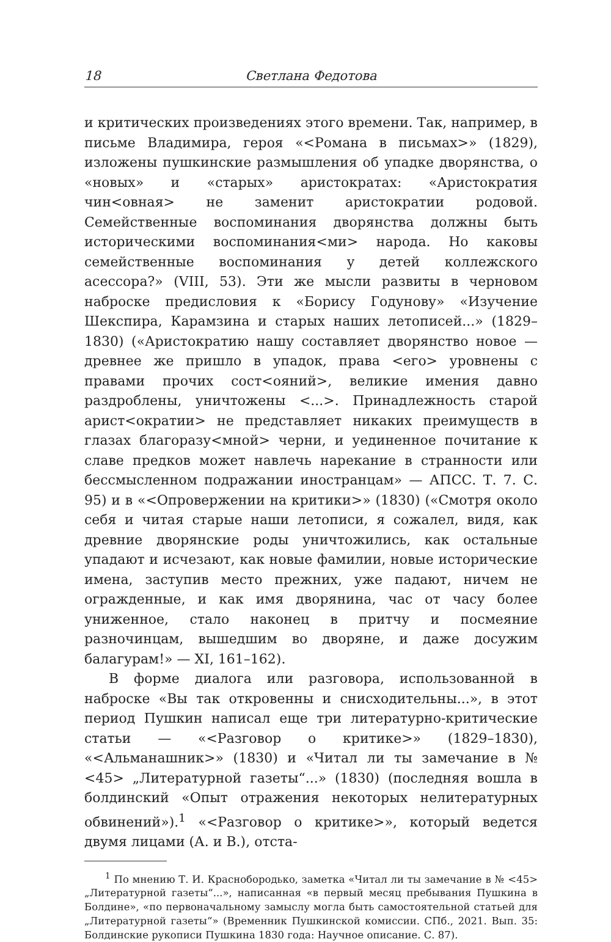18 Светлана Федотова
и критических произведениях этого времени. Так, например, в письме Владимира, героя «<Романа в письмах>» (1829), изложены пушкинские размышления об упадке дворянства, о «новых» и «старых» аристократах: «Аристократия чин<овная> не заменит аристократии родовой. Семейственные воспоминания дворянства должны быть историческими воспоминания<ми> народа. Но каковы семейственные воспоминания у детей коллежского асессора?» (VIII, 53). Эти же мысли развиты в черновом наброске предисловия к «Борису Годунову» «Изучение Шекспира, Карамзина и старых наших летописей...» (1829–1830) («Аристократию нашу составляет дворянство новое — древнее же пришло в упадок, права <его> уровнены с правами прочих сост<ояний>, великие имения давно раздроблены, уничтожены <...>. Принадлежность старой арист<ократии> не представляет никаких преимуществ в глазах благоразу<мной> черни, и уединенное почитание к славе предков может навлечь нарекание в странности или бессмысленном подражании иностранцам» — АПСС. Т. 7. С. 95) и в «<Опровержении на критики>» (1830) («Смотря около себя и читая старые наши летописи, я сожалел, видя, как древние дворянские роды уничтожились, как остальные упадают и исчезают, как новые фамилии, новые исторические имена, заступив место прежних, уже падают, ничем не огражденные, и как имя дворянина, час от часу более униженное, стало наконец в притчу и посмеяние разночинцам, вышедшим во дворяне, и даже досужим балагурам!» — XI, 161–162).
В форме диалога или разговора, использованной в наброске «Вы так откровенны и снисходительны...», в этот период Пушкин написал еще три литературно-критические статьи — «<Разговор о критике>» (1829–1830), «<Альманашник>» (1830) и «Читал ли ты замечание в № <45> „Литературной газеты“...» (1830) (последняя вошла в болдинский «Опыт отражения некоторых нелитературных обвинений»).<sup>1</sup> «<Разговор о критике>», который ведется двумя лицами (А. и В.), отста-
<sup>1</sup> По мнению Т. И. Краснобородько, заметка «Читал ли ты замечание в № <45> „Литературной газеты“...», написанная «в первый месяц пребывания Пушкина в Болдине», «по первоначальному замыслу могла быть самостоятельной статьей для „Литературной газеты“» (Временник Пушкинской комиссии. СПб., 2021. Вып. 35: Болдинские рукописи Пушкина 1830 года: Научное описание. С. 87).